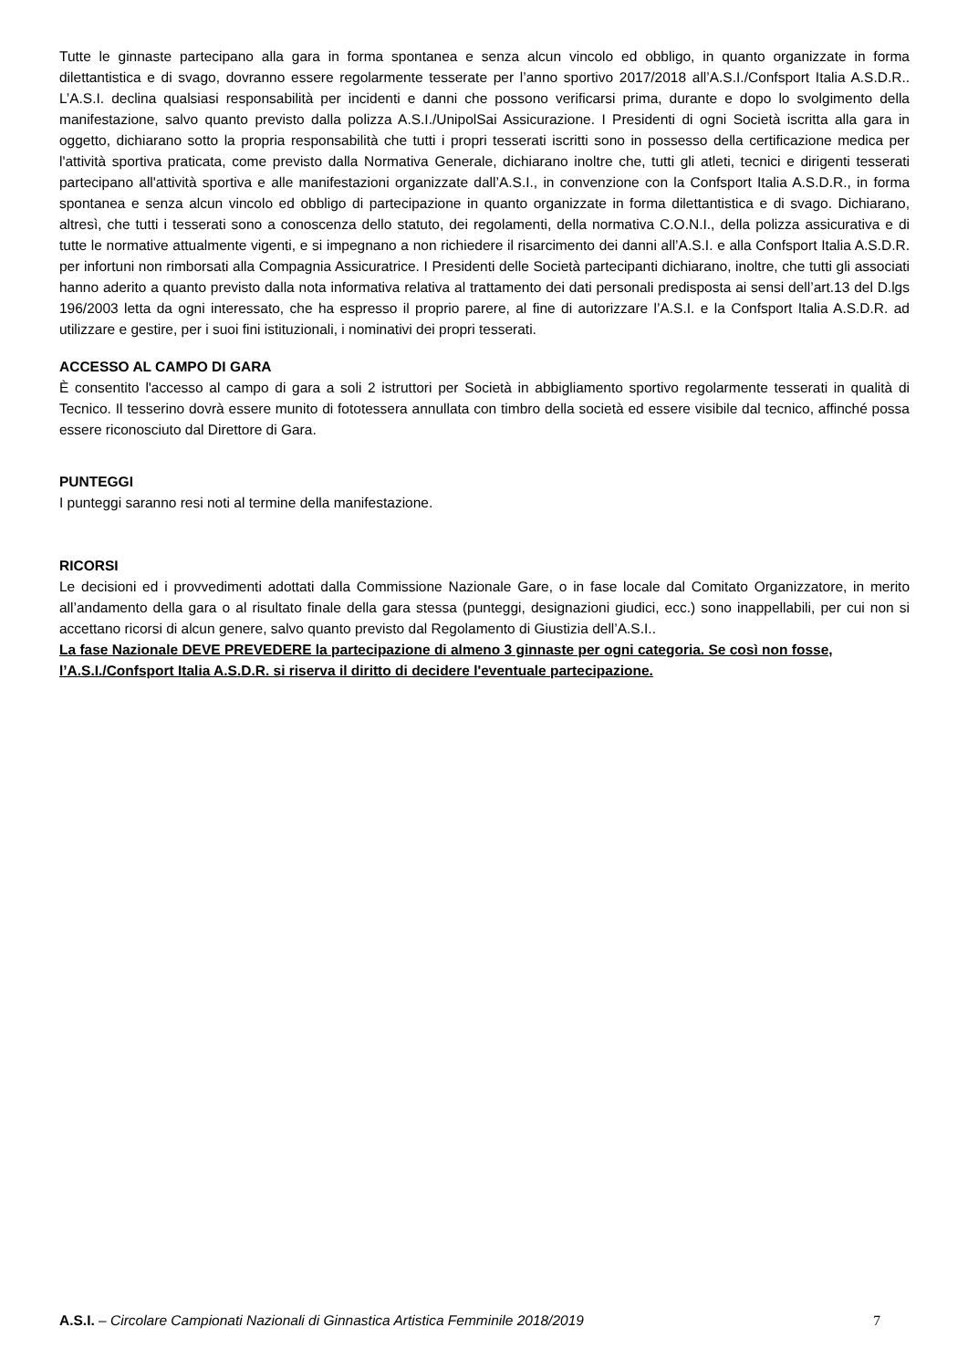Tutte le ginnaste partecipano alla gara in forma spontanea e senza alcun vincolo ed obbligo, in quanto organizzate in forma dilettantistica e di svago, dovranno essere regolarmente tesserate per l’anno sportivo 2017/2018 all’A.S.I./Confsport Italia A.S.D.R.. L’A.S.I. declina qualsiasi responsabilità per incidenti e danni che possono verificarsi prima, durante e dopo lo svolgimento della manifestazione, salvo quanto previsto dalla polizza A.S.I./UnipolSai Assicurazione. I Presidenti di ogni Società iscritta alla gara in oggetto, dichiarano sotto la propria responsabilità che tutti i propri tesserati iscritti sono in possesso della certificazione medica per l'attività sportiva praticata, come previsto dalla Normativa Generale, dichiarano inoltre che, tutti gli atleti, tecnici e dirigenti tesserati partecipano all'attività sportiva e alle manifestazioni organizzate dall’A.S.I., in convenzione con la Confsport Italia A.S.D.R., in forma spontanea e senza alcun vincolo ed obbligo di partecipazione in quanto organizzate in forma dilettantistica e di svago. Dichiarano, altresì, che tutti i tesserati sono a conoscenza dello statuto, dei regolamenti, della normativa C.O.N.I., della polizza assicurativa e di tutte le normative attualmente vigenti, e si impegnano a non richiedere il risarcimento dei danni all’A.S.I. e alla Confsport Italia A.S.D.R. per infortuni non rimborsati alla Compagnia Assicuratrice. I Presidenti delle Società partecipanti dichiarano, inoltre, che tutti gli associati hanno aderito a quanto previsto dalla nota informativa relativa al trattamento dei dati personali predisposta ai sensi dell’art.13 del D.lgs 196/2003 letta da ogni interessato, che ha espresso il proprio parere, al fine di autorizzare l’A.S.I. e la Confsport Italia A.S.D.R. ad utilizzare e gestire, per i suoi fini istituzionali, i nominativi dei propri tesserati.
ACCESSO AL CAMPO DI GARA
È consentito l'accesso al campo di gara a soli 2 istruttori per Società in abbigliamento sportivo regolarmente tesserati in qualità di Tecnico. Il tesserino dovrà essere munito di fototessera annullata con timbro della società ed essere visibile dal tecnico, affinché possa essere riconosciuto dal Direttore di Gara.
PUNTEGGI
I punteggi saranno resi noti al termine della manifestazione.
RICORSI
Le decisioni ed i provvedimenti adottati dalla Commissione Nazionale Gare, o in fase locale dal Comitato Organizzatore, in merito all’andamento della gara o al risultato finale della gara stessa (punteggi, designazioni giudici, ecc.) sono inappellabili, per cui non si accettano ricorsi di alcun genere, salvo quanto previsto dal Regolamento di Giustizia dell’A.S.I..
La fase Nazionale DEVE PREVEDERE la partecipazione di almeno 3 ginnaste per ogni categoria. Se così non fosse, l’A.S.I./Confsport Italia A.S.D.R. si riserva il diritto di decidere l'eventuale partecipazione.
A.S.I. – Circolare Campionati Nazionali di Ginnastica Artistica Femminile 2018/2019 7